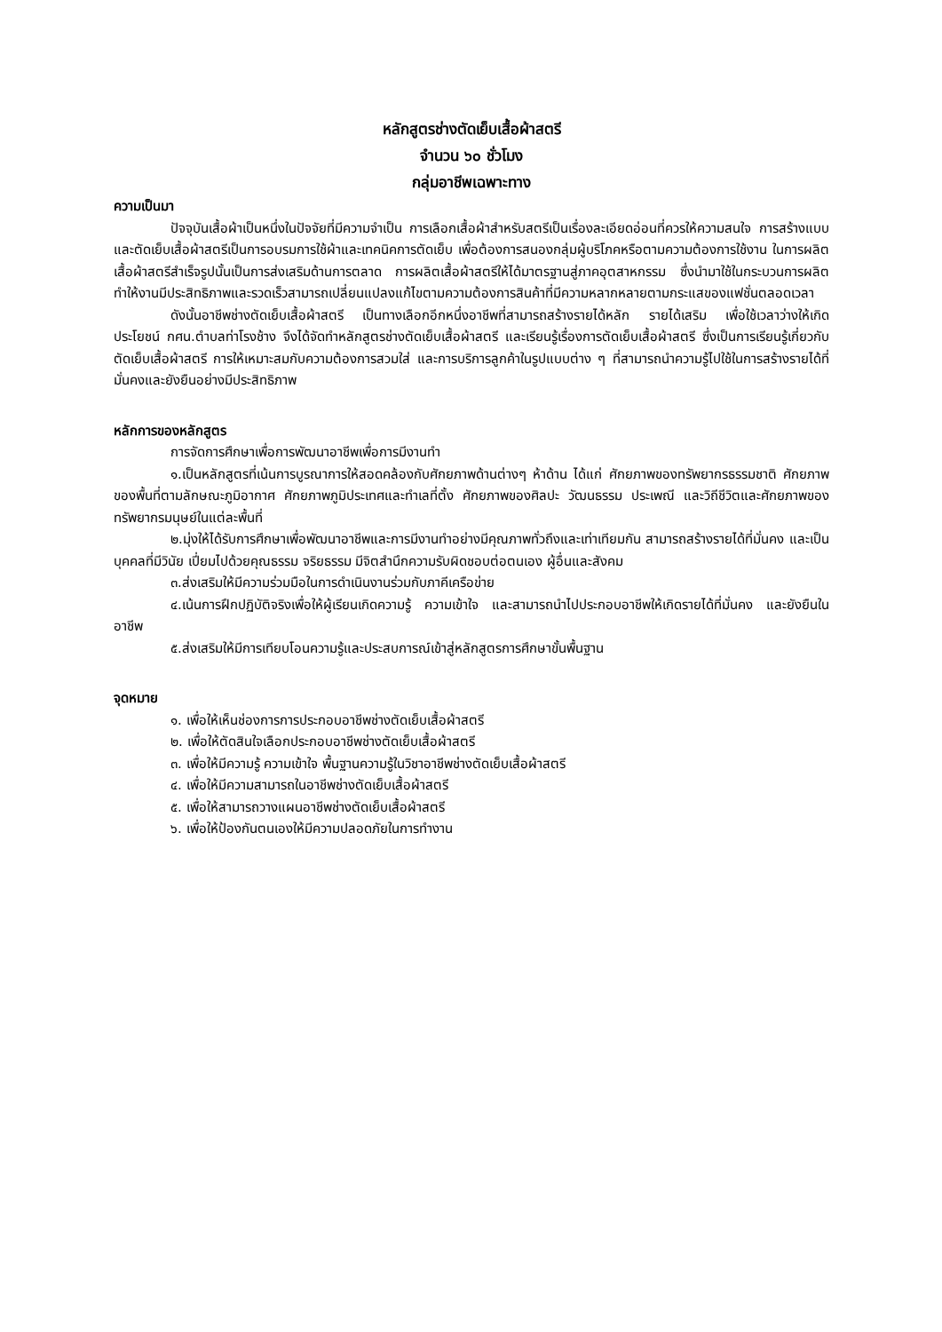หลักสูตรช่างตัดเย็บเสื้อผ้าสตรี
จำนวน ๖๐ ชั่วโมง
กลุ่มอาชีพเฉพาะทาง
ความเป็นมา
ปัจจุบันเสื้อผ้าเป็นหนึ่งในปัจจัยที่มีความจำเป็น การเลือกเสื้อผ้าสำหรับสตรีเป็นเรื่องละเอียดอ่อนที่ควรให้ความสนใจ การสร้างแบบและตัดเย็บเสื้อผ้าสตรีเป็นการอบรมการใช้ผ้าและเทคนิคการตัดเย็บ เพื่อต้องการสนองกลุ่มผู้บริโภคหรือตามความต้องการใช้งาน ในการผลิตเสื้อผ้าสตรีสำเร็จรูปนั้นเป็นการส่งเสริมด้านการตลาด การผลิตเสื้อผ้าสตรีให้ได้มาตรฐานสู่ภาคอุตสาหกรรม ซึ่งนำมาใช้ในกระบวนการผลิตทำให้งานมีประสิทธิภาพและรวดเร็วสามารถเปลี่ยนแปลงแก้ไขตามความต้องการสินค้าที่มีความหลากหลายตามกระแสของแฟชั่นตลอดเวลา
ดังนั้นอาชีพช่างตัดเย็บเสื้อผ้าสตรี เป็นทางเลือกอีกหนึ่งอาชีพที่สามารถสร้างรายได้หลัก รายได้เสริม เพื่อใช้เวลาว่างให้เกิดประโยชน์ กศน.ตำบลท่าโรงช้าง จึงได้จัดทำหลักสูตรช่างตัดเย็บเสื้อผ้าสตรี และเรียนรู้เรื่องการตัดเย็บเสื้อผ้าสตรี ซึ่งเป็นการเรียนรู้เกี่ยวกับตัดเย็บเสื้อผ้าสตรี การให้เหมาะสมกับความต้องการสวมใส่ และการบริการลูกค้าในรูปแบบต่าง ๆ ที่สามารถนำความรู้ไปใช้ในการสร้างรายได้ที่มั่นคงและยังยืนอย่างมีประสิทธิภาพ
หลักการของหลักสูตร
การจัดการศึกษาเพื่อการพัฒนาอาชีพเพื่อการมีงานทำ
๑.เป็นหลักสูตรที่เน้นการบูรณาการให้สอดคล้องกับศักยภาพด้านต่างๆ ห้าด้าน ได้แก่ ศักยภาพของทรัพยากรธรรมชาติ ศักยภาพของพื้นที่ตามลักษณะภูมิอากาศ ศักยภาพภูมิประเทศและทำเลที่ตั้ง ศักยภาพของศิลปะ วัฒนธรรม ประเพณี และวิถีชีวิตและศักยภาพของทรัพยากรมนุษย์ในแต่ละพื้นที่
๒.มุ่งให้ได้รับการศึกษาเพื่อพัฒนาอาชีพและการมีงานทำอย่างมีคุณภาพทั่วถึงและเท่าเทียมกัน สามารถสร้างรายได้ที่มั่นคง และเป็นบุคคลที่มีวินัย เปี่ยมไปด้วยคุณธรรม จริยธรรม มีจิตสำนึกความรับผิดชอบต่อตนเอง ผู้อื่นและสังคม
๓.ส่งเสริมให้มีความร่วมมือในการดำเนินงานร่วมกับภาคีเครือข่าย
๔.เน้นการฝึกปฏิบัติจริงเพื่อให้ผู้เรียนเกิดความรู้ ความเข้าใจ และสามารถนำไปประกอบอาชีพให้เกิดรายได้ที่มั่นคง และยังยืนในอาชีพ
๕.ส่งเสริมให้มีการเทียบโอนความรู้และประสบการณ์เข้าสู่หลักสูตรการศึกษาขั้นพื้นฐาน
จุดหมาย
๑. เพื่อให้เห็นช่องการการประกอบอาชีพช่างตัดเย็บเสื้อผ้าสตรี
๒. เพื่อให้ตัดสินใจเลือกประกอบอาชีพช่างตัดเย็บเสื้อผ้าสตรี
๓. เพื่อให้มีความรู้ ความเข้าใจ พื้นฐานความรู้ในวิชาอาชีพช่างตัดเย็บเสื้อผ้าสตรี
๔. เพื่อให้มีความสามารถในอาชีพช่างตัดเย็บเสื้อผ้าสตรี
๕. เพื่อให้สามารถวางแผนอาชีพช่างตัดเย็บเสื้อผ้าสตรี
๖. เพื่อให้ป้องกันตนเองให้มีความปลอดภัยในการทำงาน